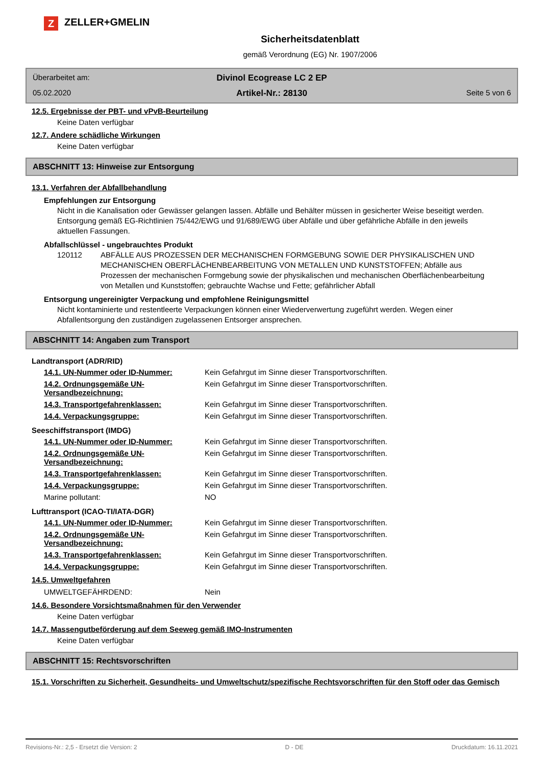Z ZELLER+GMELIN
Sicherheitsdatenblatt
gemäß Verordnung (EG) Nr. 1907/2006
Überarbeitet am:
Divinol Ecogrease LC 2 EP
05.02.2020
Artikel-Nr.: 28130
Seite 5 von 6
12.5. Ergebnisse der PBT- und vPvB-Beurteilung
Keine Daten verfügbar
12.7. Andere schädliche Wirkungen
Keine Daten verfügbar
ABSCHNITT 13: Hinweise zur Entsorgung
13.1. Verfahren der Abfallbehandlung
Empfehlungen zur Entsorgung
Nicht in die Kanalisation oder Gewässer gelangen lassen. Abfälle und Behälter müssen in gesicherter Weise beseitigt werden. Entsorgung gemäß EG-Richtlinien 75/442/EWG und 91/689/EWG über Abfälle und über gefährliche Abfälle in den jeweils aktuellen Fassungen.
Abfallschlüssel - ungebrauchtes Produkt
120112 ABFÄLLE AUS PROZESSEN DER MECHANISCHEN FORMGEBUNG SOWIE DER PHYSIKALISCHEN UND MECHANISCHEN OBERFLÄCHENBEARBEITUNG VON METALLEN UND KUNSTSTOFFEN; Abfälle aus Prozessen der mechanischen Formgebung sowie der physikalischen und mechanischen Oberflächenbearbeitung von Metallen und Kunststoffen; gebrauchte Wachse und Fette; gefährlicher Abfall
Entsorgung ungereinigter Verpackung und empfohlene Reinigungsmittel
Nicht kontaminierte und restentleerte Verpackungen können einer Wiederverwertung zugeführt werden. Wegen einer Abfallentsorgung den zuständigen zugelassenen Entsorger ansprechen.
ABSCHNITT 14: Angaben zum Transport
Landtransport (ADR/RID)
| 14.1. UN-Nummer oder ID-Nummer: | Kein Gefahrgut im Sinne dieser Transportvorschriften. |
| 14.2. Ordnungsgemäße UN-Versandbezeichnung: | Kein Gefahrgut im Sinne dieser Transportvorschriften. |
| 14.3. Transportgefahrenklassen: | Kein Gefahrgut im Sinne dieser Transportvorschriften. |
| 14.4. Verpackungsgruppe: | Kein Gefahrgut im Sinne dieser Transportvorschriften. |
Seeschiffstransport (IMDG)
| 14.1. UN-Nummer oder ID-Nummer: | Kein Gefahrgut im Sinne dieser Transportvorschriften. |
| 14.2. Ordnungsgemäße UN-Versandbezeichnung: | Kein Gefahrgut im Sinne dieser Transportvorschriften. |
| 14.3. Transportgefahrenklassen: | Kein Gefahrgut im Sinne dieser Transportvorschriften. |
| 14.4. Verpackungsgruppe: | Kein Gefahrgut im Sinne dieser Transportvorschriften. |
| Marine pollutant: | NO |
Lufttransport (ICAO-TI/IATA-DGR)
| 14.1. UN-Nummer oder ID-Nummer: | Kein Gefahrgut im Sinne dieser Transportvorschriften. |
| 14.2. Ordnungsgemäße UN-Versandbezeichnung: | Kein Gefahrgut im Sinne dieser Transportvorschriften. |
| 14.3. Transportgefahrenklassen: | Kein Gefahrgut im Sinne dieser Transportvorschriften. |
| 14.4. Verpackungsgruppe: | Kein Gefahrgut im Sinne dieser Transportvorschriften. |
14.5. Umweltgefahren
| UMWELTGEFÄHRDEND: | Nein |
14.6. Besondere Vorsichtsmaßnahmen für den Verwender
Keine Daten verfügbar
14.7. Massengutbeförderung auf dem Seeweg gemäß IMO-Instrumenten
Keine Daten verfügbar
ABSCHNITT 15: Rechtsvorschriften
15.1. Vorschriften zu Sicherheit, Gesundheits- und Umweltschutz/spezifische Rechtsvorschriften für den Stoff oder das Gemisch
Revisions-Nr.: 2,5 - Ersetzt die Version: 2 D - DE Druckdatum: 16.11.2021